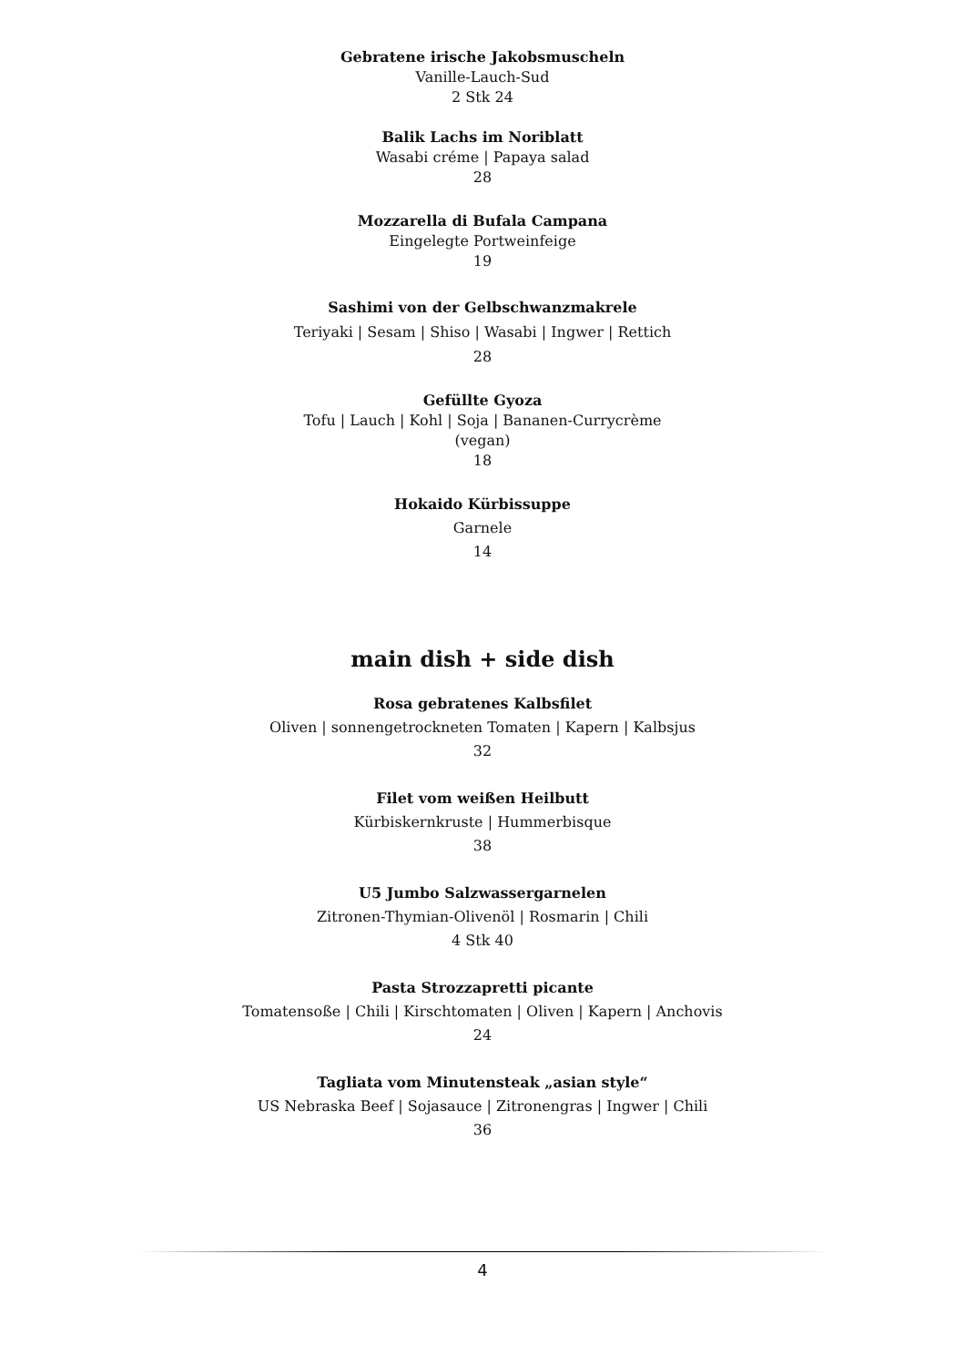Gebratene irische Jakobsmuscheln
Vanille-Lauch-Sud
2 Stk 24
Balik Lachs im Noriblatt
Wasabi créme | Papaya salad
28
Mozzarella di Bufala Campana
Eingelegte Portweinfeige
19
Sashimi von der Gelbschwanzmakrele
Teriyaki | Sesam | Shiso | Wasabi | Ingwer | Rettich
28
Gefüllte Gyoza
Tofu | Lauch | Kohl | Soja | Bananen-Currycrème
(vegan)
18
Hokaido Kürbissuppe
Garnele
14
main dish + side dish
Rosa gebratenes Kalbsfilet
Oliven | sonnengetrockneten Tomaten | Kapern | Kalbsjus
32
Filet vom weißen Heilbutt
Kürbiskernkruste | Hummerbisque
38
U5 Jumbo Salzwassergarnelen
Zitronen-Thymian-Olivenöl | Rosmarin | Chili
4 Stk 40
Pasta Strozzapretti picante
Tomatensoße | Chili | Kirschtomaten | Oliven | Kapern | Anchovis
24
Tagliata vom Minutensteak „asian style“
US Nebraska Beef | Sojasauce | Zitronengras | Ingwer | Chili
36
4